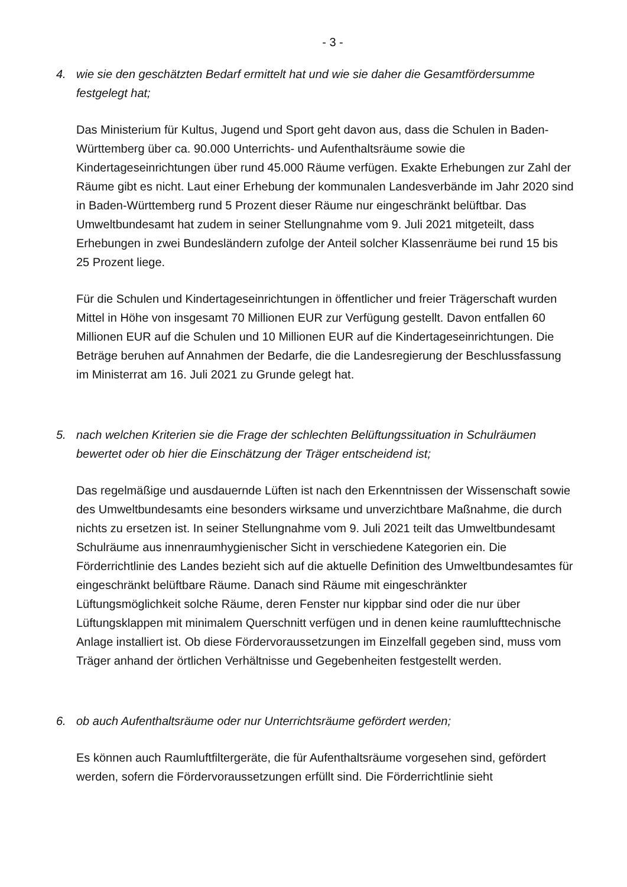- 3 -
4. wie sie den geschätzten Bedarf ermittelt hat und wie sie daher die Gesamtfördersumme festgelegt hat;
Das Ministerium für Kultus, Jugend und Sport geht davon aus, dass die Schulen in Baden-Württemberg über ca. 90.000 Unterrichts- und Aufenthaltsräume sowie die Kindertageseinrichtungen über rund 45.000 Räume verfügen. Exakte Erhebungen zur Zahl der Räume gibt es nicht. Laut einer Erhebung der kommunalen Landesverbände im Jahr 2020 sind in Baden-Württemberg rund 5 Prozent dieser Räume nur eingeschränkt belüftbar. Das Umweltbundesamt hat zudem in seiner Stellungnahme vom 9. Juli 2021 mitgeteilt, dass Erhebungen in zwei Bundesländern zufolge der Anteil solcher Klassenräume bei rund 15 bis 25 Prozent liege.
Für die Schulen und Kindertageseinrichtungen in öffentlicher und freier Trägerschaft wurden Mittel in Höhe von insgesamt 70 Millionen EUR zur Verfügung gestellt. Davon entfallen 60 Millionen EUR auf die Schulen und 10 Millionen EUR auf die Kindertageseinrichtungen. Die Beträge beruhen auf Annahmen der Bedarfe, die die Landesregierung der Beschlussfassung im Ministerrat am 16. Juli 2021 zu Grunde gelegt hat.
5. nach welchen Kriterien sie die Frage der schlechten Belüftungssituation in Schulräumen bewertet oder ob hier die Einschätzung der Träger entscheidend ist;
Das regelmäßige und ausdauernde Lüften ist nach den Erkenntnissen der Wissenschaft sowie des Umweltbundesamts eine besonders wirksame und unverzichtbare Maßnahme, die durch nichts zu ersetzen ist. In seiner Stellungnahme vom 9. Juli 2021 teilt das Umweltbundesamt Schulräume aus innenraumhygienischer Sicht in verschiedene Kategorien ein. Die Förderrichtlinie des Landes bezieht sich auf die aktuelle Definition des Umweltbundesamtes für eingeschränkt belüftbare Räume. Danach sind Räume mit eingeschränkter Lüftungsmöglichkeit solche Räume, deren Fenster nur kippbar sind oder die nur über Lüftungsklappen mit minimalem Querschnitt verfügen und in denen keine raumlufttechnische Anlage installiert ist. Ob diese Fördervoraussetzungen im Einzelfall gegeben sind, muss vom Träger anhand der örtlichen Verhältnisse und Gegebenheiten festgestellt werden.
6. ob auch Aufenthaltsräume oder nur Unterrichtsräume gefördert werden;
Es können auch Raumluftfiltergeräte, die für Aufenthaltsräume vorgesehen sind, gefördert werden, sofern die Fördervoraussetzungen erfüllt sind. Die Förderrichtlinie sieht